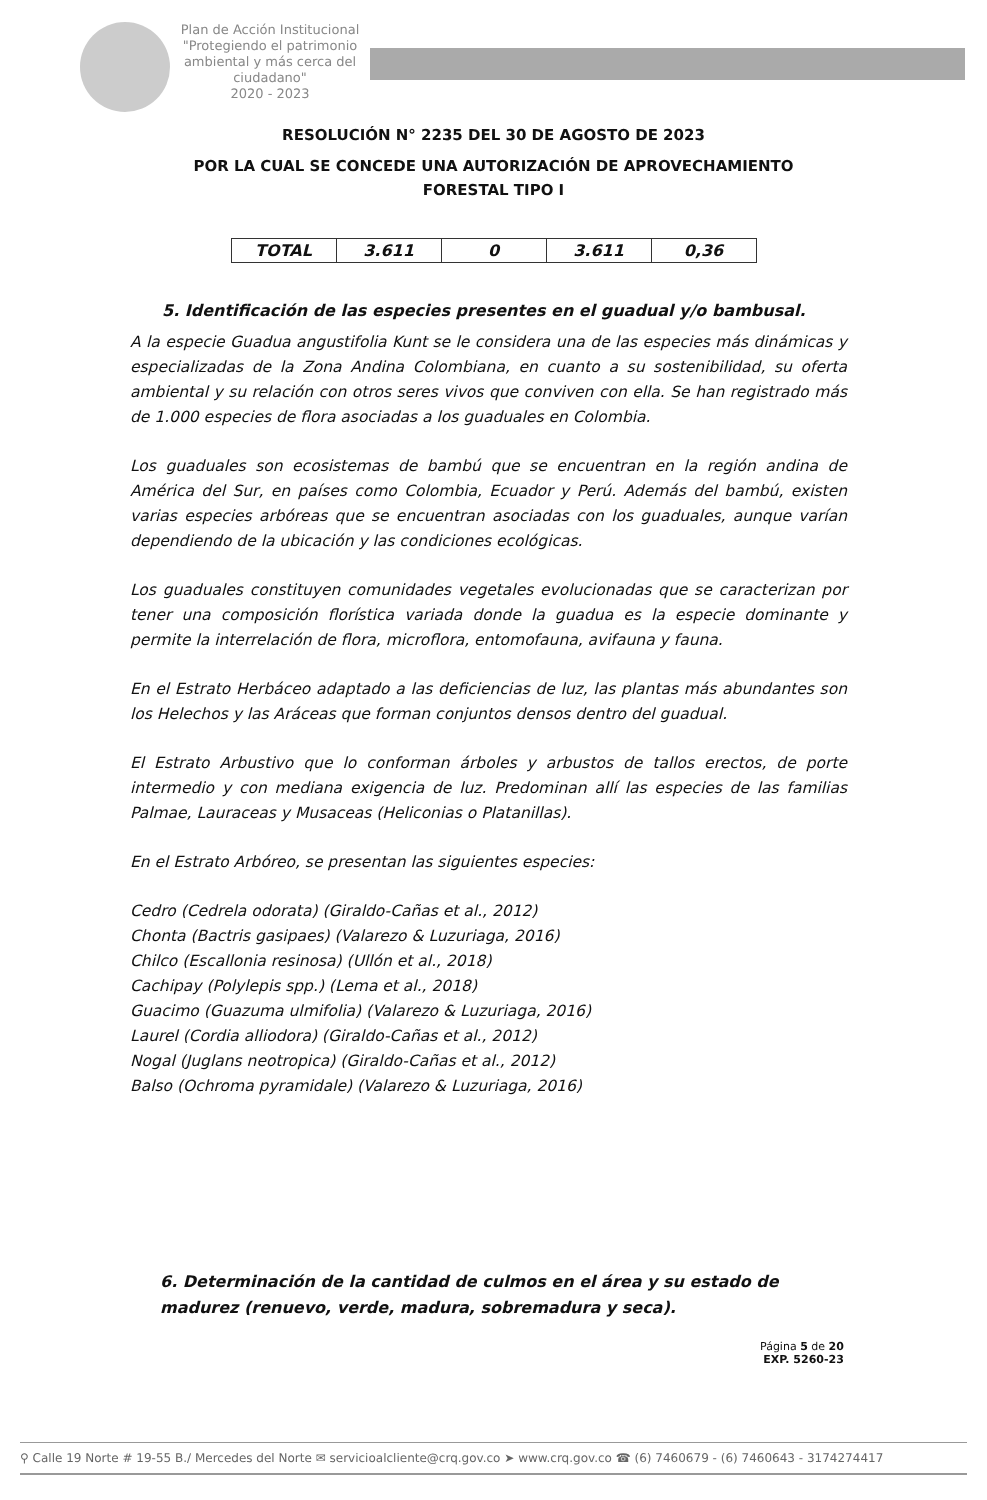Plan de Acción Institucional
"Protegiendo el patrimonio ambiental y más cerca del ciudadano"
2020 - 2023
RESOLUCIÓN N° 2235 DEL 30 DE AGOSTO DE 2023
POR LA CUAL SE CONCEDE UNA AUTORIZACIÓN DE APROVECHAMIENTO
FORESTAL TIPO I
| TOTAL | 3.611 | 0 | 3.611 | 0,36 |
5. Identificación de las especies presentes en el guadual y/o bambusal.
A la especie Guadua angustifolia Kunt se le considera una de las especies más dinámicas y especializadas de la Zona Andina Colombiana, en cuanto a su sostenibilidad, su oferta ambiental y su relación con otros seres vivos que conviven con ella. Se han registrado más de 1.000 especies de flora asociadas a los guaduales en Colombia.
Los guaduales son ecosistemas de bambú que se encuentran en la región andina de América del Sur, en países como Colombia, Ecuador y Perú. Además del bambú, existen varias especies arbóreas que se encuentran asociadas con los guaduales, aunque varían dependiendo de la ubicación y las condiciones ecológicas.
Los guaduales constituyen comunidades vegetales evolucionadas que se caracterizan por tener una composición florística variada donde la guadua es la especie dominante y permite la interrelación de flora, microflora, entomofauna, avifauna y fauna.
En el Estrato Herbáceo adaptado a las deficiencias de luz, las plantas más abundantes son los Helechos y las Aráceas que forman conjuntos densos dentro del guadual.
El Estrato Arbustivo que lo conforman árboles y arbustos de tallos erectos, de porte intermedio y con mediana exigencia de luz. Predominan allí las especies de las familias Palmae, Lauraceas y Musaceas (Heliconias o Platanillas).
En el Estrato Arbóreo, se presentan las siguientes especies:
Cedro (Cedrela odorata) (Giraldo-Cañas et al., 2012)
Chonta (Bactris gasipaes) (Valarezo & Luzuriaga, 2016)
Chilco (Escallonia resinosa) (Ullón et al., 2018)
Cachipay (Polylepis spp.) (Lema et al., 2018)
Guacimo (Guazuma ulmifolia) (Valarezo & Luzuriaga, 2016)
Laurel (Cordia alliodora) (Giraldo-Cañas et al., 2012)
Nogal (Juglans neotropica) (Giraldo-Cañas et al., 2012)
Balso (Ochroma pyramidale) (Valarezo & Luzuriaga, 2016)
6. Determinación de la cantidad de culmos en el área y su estado de madurez (renuevo, verde, madura, sobremadura y seca).
Página 5 de 20
EXP. 5260-23
⚲ Calle 19 Norte # 19-55 B./ Mercedes del Norte ✉ servicioalcliente@crq.gov.co ➤ www.crq.gov.co ☎ (6) 7460679 - (6) 7460643 - 3174274417